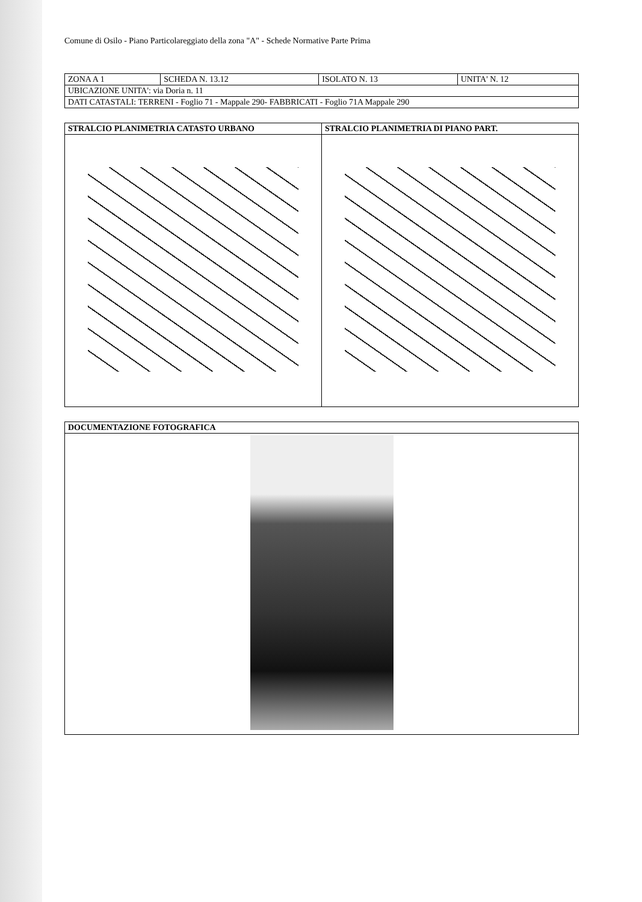Comune di Osilo - Piano Particolareggiato della zona "A" - Schede Normative Parte Prima
| ZONA A 1 | SCHEDA N. 13.12 | ISOLATO N. 13 | UNITA' N. 12 |
| UBICAZIONE UNITA': via Doria n. 11 | | | |
| DATI CATASTALI: TERRENI - Foglio 71 - Mappale 290- FABBRICATI - Foglio 71A Mappale 290 | | | |
| STRALCIO PLANIMETRIA CATASTO URBANO | STRALCIO PLANIMETRIA DI PIANO PART. |
| --- | --- |
| DOCUMENTAZIONE FOTOGRAFICA |
| --- |